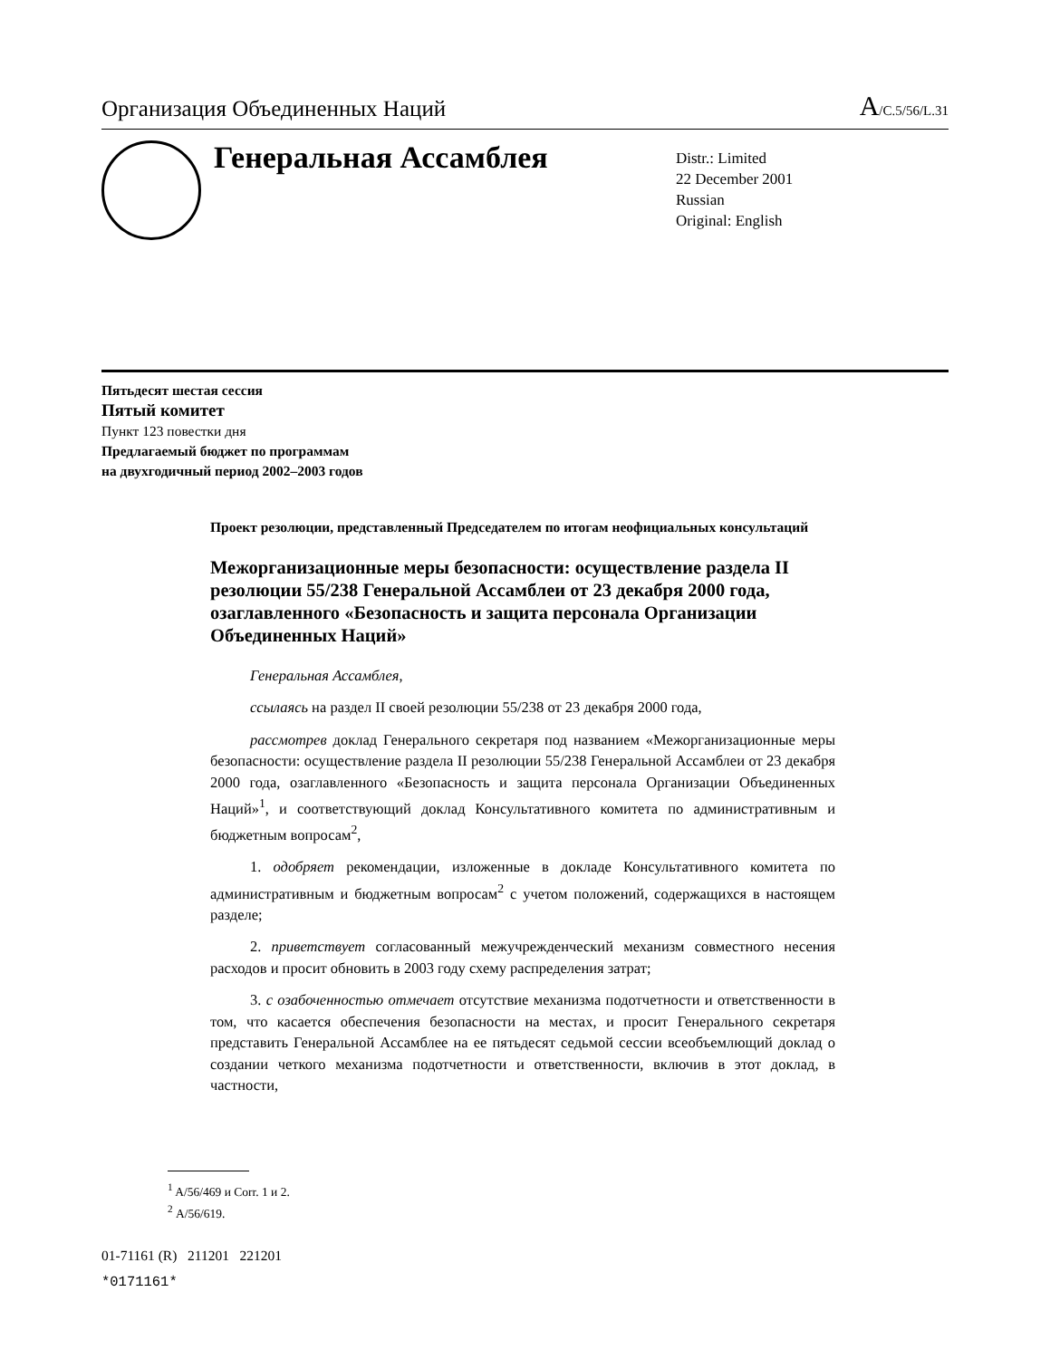Организация Объединенных Наций A/C.5/56/L.31
Генеральная Ассамблея
Distr.: Limited
22 December 2001
Russian
Original: English
Пятьдесят шестая сессия
Пятый комитет
Пункт 123 повестки дня
Предлагаемый бюджет по программам
на двухгодичный период 2002–2003 годов
Проект резолюции, представленный Председателем по итогам неофициальных консультаций
Межорганизационные меры безопасности: осуществление раздела II резолюции 55/238 Генеральной Ассамблеи от 23 декабря 2000 года, озаглавленного «Безопасность и защита персонала Организации Объединенных Наций»
Генеральная Ассамблея,
ссылаясь на раздел II своей резолюции 55/238 от 23 декабря 2000 года,
рассмотрев доклад Генерального секретаря под названием «Межорганизационные меры безопасности: осуществление раздела II резолюции 55/238 Генеральной Ассамблеи от 23 декабря 2000 года, озаглавленного «Безопасность и защита персонала Организации Объединенных Наций»<sup>1</sup>, и соответствующий доклад Консультативного комитета по административным и бюджетным вопросам<sup>2</sup>,
1. одобряет рекомендации, изложенные в докладе Консультативного комитета по административным и бюджетным вопросам<sup>2</sup> с учетом положений, содержащихся в настоящем разделе;
2. приветствует согласованный межучрежденческий механизм совместного несения расходов и просит обновить в 2003 году схему распределения затрат;
3. с озабоченностью отмечает отсутствие механизма подотчетности и ответственности в том, что касается обеспечения безопасности на местах, и просит Генерального секретаря представить Генеральной Ассамблее на ее пятьдесят седьмой сессии всеобъемлющий доклад о создании четкого механизма подотчетности и ответственности, включив в этот доклад, в частности,
<sup>1</sup> A/56/469 и Corr. 1 и 2.
<sup>2</sup> A/56/619.
01-71161 (R) 211201 221201
*0171161*